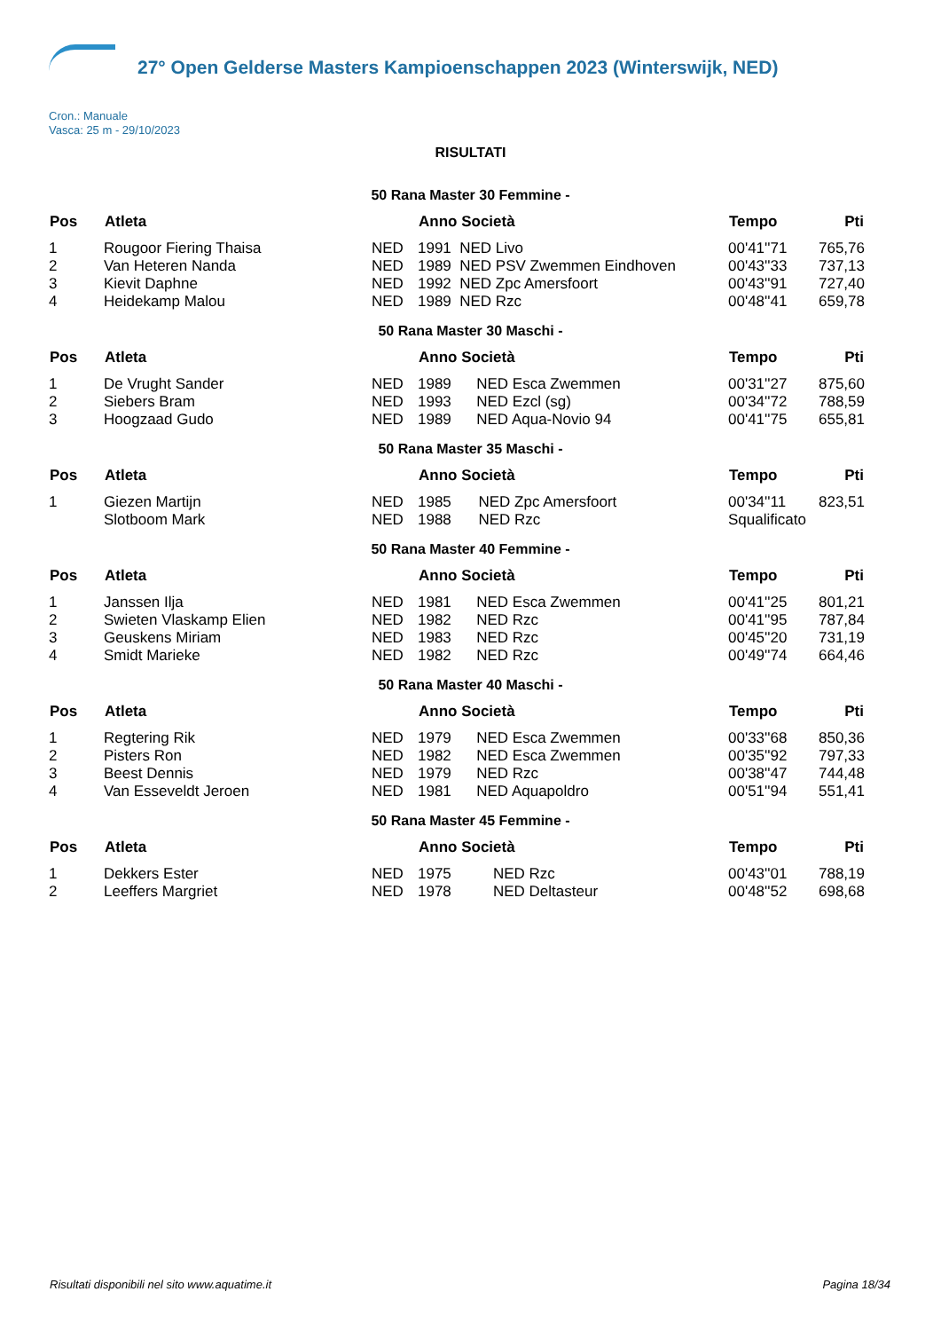27° Open Gelderse Masters Kampioenschappen 2023 (Winterswijk, NED)
Cron.: Manuale
Vasca: 25 m - 29/10/2023
RISULTATI
50 Rana Master 30 Femmine -
| Pos | Atleta | | Anno Società | | Tempo | Pti |
| --- | --- | --- | --- | --- | --- | --- |
| 1 | Rougoor Fiering Thaisa | NED | 1991 | NED Livo | 00'41''71 | 765,76 |
| 2 | Van Heteren Nanda | NED | 1989 | NED PSV Zwemmen Eindhoven | 00'43''33 | 737,13 |
| 3 | Kievit Daphne | NED | 1992 | NED Zpc Amersfoort | 00'43''91 | 727,40 |
| 4 | Heidekamp Malou | NED | 1989 | NED Rzc | 00'48''41 | 659,78 |
50 Rana Master 30 Maschi -
| Pos | Atleta | | Anno Società | | Tempo | Pti |
| --- | --- | --- | --- | --- | --- | --- |
| 1 | De Vrught Sander | NED | 1989 | NED Esca Zwemmen | 00'31''27 | 875,60 |
| 2 | Siebers Bram | NED | 1993 | NED Ezcl (sg) | 00'34''72 | 788,59 |
| 3 | Hoogzaad Gudo | NED | 1989 | NED Aqua-Novio 94 | 00'41''75 | 655,81 |
50 Rana Master 35 Maschi -
| Pos | Atleta | | Anno Società | | Tempo | Pti |
| --- | --- | --- | --- | --- | --- | --- |
| 1 | Giezen Martijn | NED | 1985 | NED Zpc Amersfoort | 00'34''11 | 823,51 |
| | Slotboom Mark | NED | 1988 | NED Rzc | Squalificato | |
50 Rana Master 40 Femmine -
| Pos | Atleta | | Anno Società | | Tempo | Pti |
| --- | --- | --- | --- | --- | --- | --- |
| 1 | Janssen Ilja | NED | 1981 | NED Esca Zwemmen | 00'41''25 | 801,21 |
| 2 | Swieten Vlaskamp Elien | NED | 1982 | NED Rzc | 00'41''95 | 787,84 |
| 3 | Geuskens Miriam | NED | 1983 | NED Rzc | 00'45''20 | 731,19 |
| 4 | Smidt Marieke | NED | 1982 | NED Rzc | 00'49''74 | 664,46 |
50 Rana Master 40 Maschi -
| Pos | Atleta | | Anno Società | | Tempo | Pti |
| --- | --- | --- | --- | --- | --- | --- |
| 1 | Regtering Rik | NED | 1979 | NED Esca Zwemmen | 00'33''68 | 850,36 |
| 2 | Pisters Ron | NED | 1982 | NED Esca Zwemmen | 00'35''92 | 797,33 |
| 3 | Beest Dennis | NED | 1979 | NED Rzc | 00'38''47 | 744,48 |
| 4 | Van Esseveldt Jeroen | NED | 1981 | NED Aquapoldro | 00'51''94 | 551,41 |
50 Rana Master 45 Femmine -
| Pos | Atleta | | Anno Società | | Tempo | Pti |
| --- | --- | --- | --- | --- | --- | --- |
| 1 | Dekkers Ester | NED | 1975 | NED Rzc | 00'43''01 | 788,19 |
| 2 | Leeffers Margriet | NED | 1978 | NED Deltasteur | 00'48''52 | 698,68 |
Risultati disponibili nel sito www.aquatime.it Pagina 18/34